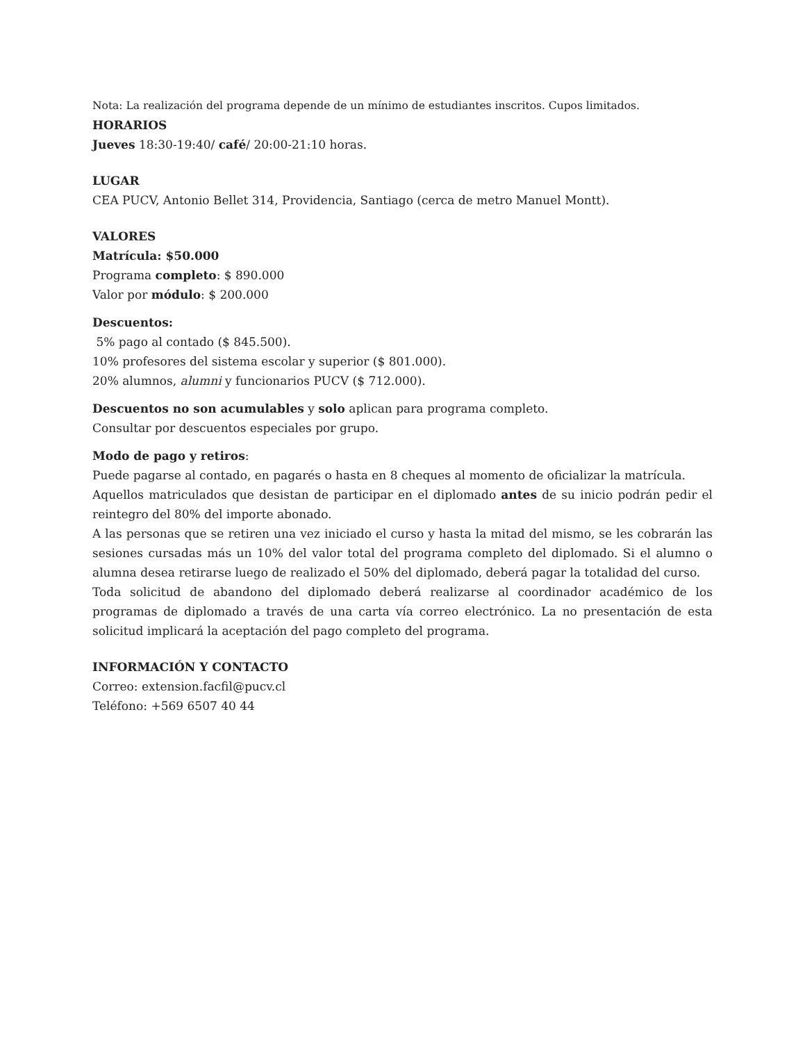Nota: La realización del programa depende de un mínimo de estudiantes inscritos. Cupos limitados.
HORARIOS
Jueves 18:30-19:40/ café/ 20:00-21:10 horas.
LUGAR
CEA PUCV, Antonio Bellet 314, Providencia, Santiago (cerca de metro Manuel Montt).
VALORES
Matrícula: $50.000
Programa completo: $ 890.000
Valor por módulo: $ 200.000
Descuentos:
5% pago al contado ($ 845.500).
10% profesores del sistema escolar y superior ($ 801.000).
20% alumnos, alumni y funcionarios PUCV ($ 712.000).
Descuentos no son acumulables y solo aplican para programa completo.
Consultar por descuentos especiales por grupo.
Modo de pago y retiros:
Puede pagarse al contado, en pagarés o hasta en 8 cheques al momento de oficializar la matrícula.
Aquellos matriculados que desistan de participar en el diplomado antes de su inicio podrán pedir el reintegro del 80% del importe abonado.
A las personas que se retiren una vez iniciado el curso y hasta la mitad del mismo, se les cobrarán las sesiones cursadas más un 10% del valor total del programa completo del diplomado. Si el alumno o alumna desea retirarse luego de realizado el 50% del diplomado, deberá pagar la totalidad del curso.
Toda solicitud de abandono del diplomado deberá realizarse al coordinador académico de los programas de diplomado a través de una carta vía correo electrónico. La no presentación de esta solicitud implicará la aceptación del pago completo del programa.
INFORMACIÓN Y CONTACTO
Correo: extension.facfil@pucv.cl
Teléfono: +569 6507 40 44